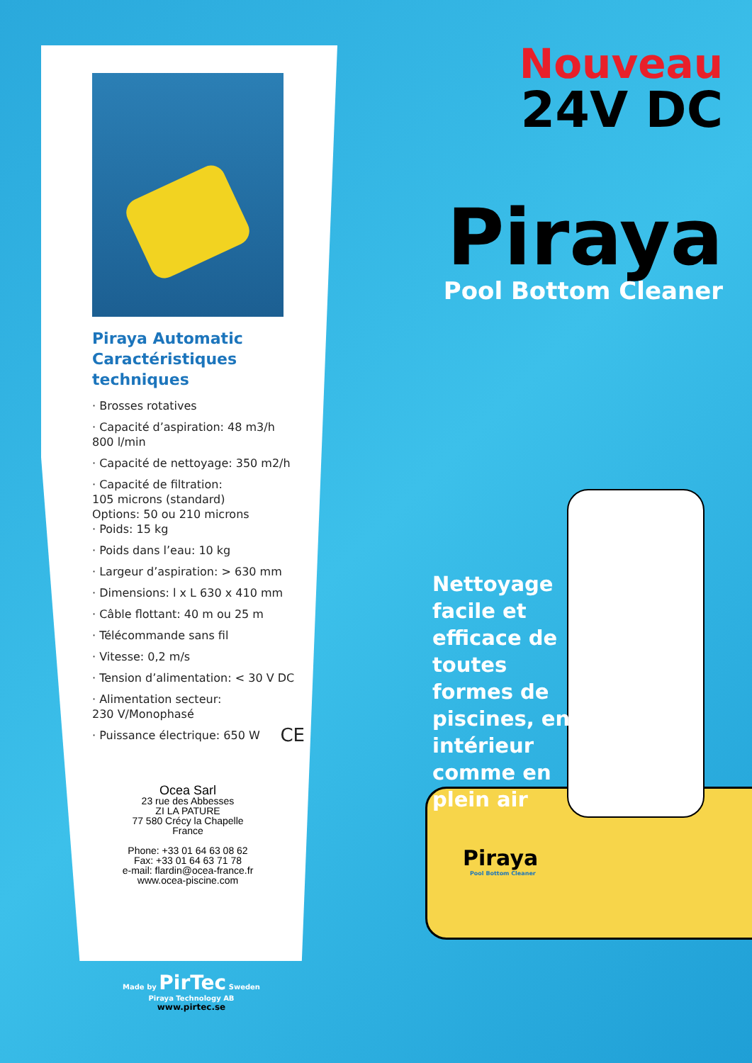Piraya Automatic Caractéristiques techniques
· Brosses rotatives
· Capacité d’aspiration: 48 m3/h
800 l/min
· Capacité de nettoyage: 350 m2/h
· Capacité de filtration:
105 microns (standard)
Options: 50 ou 210 microns
· Poids: 15 kg
· Poids dans l’eau: 10 kg
· Largeur d’aspiration: > 630 mm
· Dimensions: l x L 630 x 410 mm
· Câble flottant: 40 m ou 25 m
· Télécommande sans fil
· Vitesse: 0,2 m/s
· Tension d’alimentation: < 30 V DC
· Alimentation secteur:
230 V/Monophasé
· Puissance électrique: 650 W CE
Ocea Sarl
23 rue des Abbesses
ZI LA PATURE
77 580 Crécy la Chapelle
France
Phone: +33 01 64 63 08 62
Fax: +33 01 64 63 71 78
e-mail: flardin@ocea-france.fr
www.ocea-piscine.com
Made by PirTec Sweden
Piraya Technology AB
www.pirtec.se
Nouveau
24V DC
Piraya
Pool Bottom Cleaner
Piraya
Pool Bottom Cleaner
Nettoyage facile et efficace de toutes formes de piscines, en intérieur comme en plein air